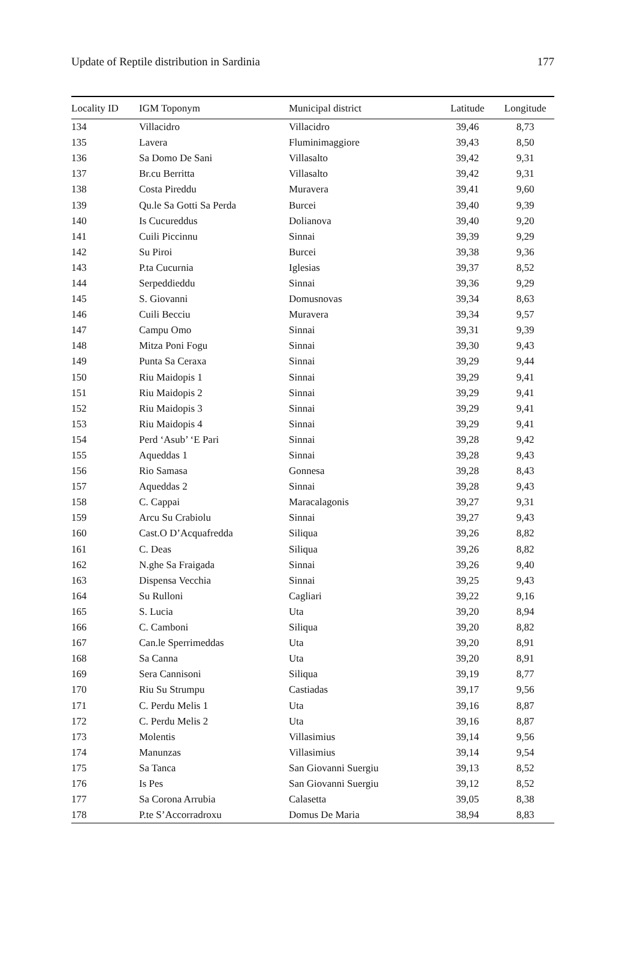Update of Reptile distribution in Sardinia 177
| Locality ID | IGM Toponym | Municipal district | Latitude | Longitude |
| --- | --- | --- | --- | --- |
| 134 | Villacidro | Villacidro | 39,46 | 8,73 |
| 135 | Lavera | Fluminimaggiore | 39,43 | 8,50 |
| 136 | Sa Domo De Sani | Villasalto | 39,42 | 9,31 |
| 137 | Br.cu Berritta | Villasalto | 39,42 | 9,31 |
| 138 | Costa Pireddu | Muravera | 39,41 | 9,60 |
| 139 | Qu.le Sa Gotti Sa Perda | Burcei | 39,40 | 9,39 |
| 140 | Is Cucureddus | Dolianova | 39,40 | 9,20 |
| 141 | Cuili Piccinnu | Sinnai | 39,39 | 9,29 |
| 142 | Su Piroi | Burcei | 39,38 | 9,36 |
| 143 | P.ta Cucurnia | Iglesias | 39,37 | 8,52 |
| 144 | Serpeddieddu | Sinnai | 39,36 | 9,29 |
| 145 | S. Giovanni | Domusnovas | 39,34 | 8,63 |
| 146 | Cuili Becciu | Muravera | 39,34 | 9,57 |
| 147 | Campu Omo | Sinnai | 39,31 | 9,39 |
| 148 | Mitza Poni Fogu | Sinnai | 39,30 | 9,43 |
| 149 | Punta Sa Ceraxa | Sinnai | 39,29 | 9,44 |
| 150 | Riu Maidopis 1 | Sinnai | 39,29 | 9,41 |
| 151 | Riu Maidopis 2 | Sinnai | 39,29 | 9,41 |
| 152 | Riu Maidopis 3 | Sinnai | 39,29 | 9,41 |
| 153 | Riu Maidopis 4 | Sinnai | 39,29 | 9,41 |
| 154 | Perd ‘Asub’ ‘E Pari | Sinnai | 39,28 | 9,42 |
| 155 | Aqueddas 1 | Sinnai | 39,28 | 9,43 |
| 156 | Rio Samasa | Gonnesa | 39,28 | 8,43 |
| 157 | Aqueddas 2 | Sinnai | 39,28 | 9,43 |
| 158 | C. Cappai | Maracalagonis | 39,27 | 9,31 |
| 159 | Arcu Su Crabiolu | Sinnai | 39,27 | 9,43 |
| 160 | Cast.O D’Acquafredda | Siliqua | 39,26 | 8,82 |
| 161 | C. Deas | Siliqua | 39,26 | 8,82 |
| 162 | N.ghe Sa Fraigada | Sinnai | 39,26 | 9,40 |
| 163 | Dispensa Vecchia | Sinnai | 39,25 | 9,43 |
| 164 | Su Rulloni | Cagliari | 39,22 | 9,16 |
| 165 | S. Lucia | Uta | 39,20 | 8,94 |
| 166 | C. Camboni | Siliqua | 39,20 | 8,82 |
| 167 | Can.le Sperrimeddas | Uta | 39,20 | 8,91 |
| 168 | Sa Canna | Uta | 39,20 | 8,91 |
| 169 | Sera Cannisoni | Siliqua | 39,19 | 8,77 |
| 170 | Riu Su Strumpu | Castiadas | 39,17 | 9,56 |
| 171 | C. Perdu Melis 1 | Uta | 39,16 | 8,87 |
| 172 | C. Perdu Melis 2 | Uta | 39,16 | 8,87 |
| 173 | Molentis | Villasimius | 39,14 | 9,56 |
| 174 | Manunzas | Villasimius | 39,14 | 9,54 |
| 175 | Sa Tanca | San Giovanni Suergiu | 39,13 | 8,52 |
| 176 | Is Pes | San Giovanni Suergiu | 39,12 | 8,52 |
| 177 | Sa Corona Arrubia | Calasetta | 39,05 | 8,38 |
| 178 | P.te S’Accorradroxu | Domus De Maria | 38,94 | 8,83 |